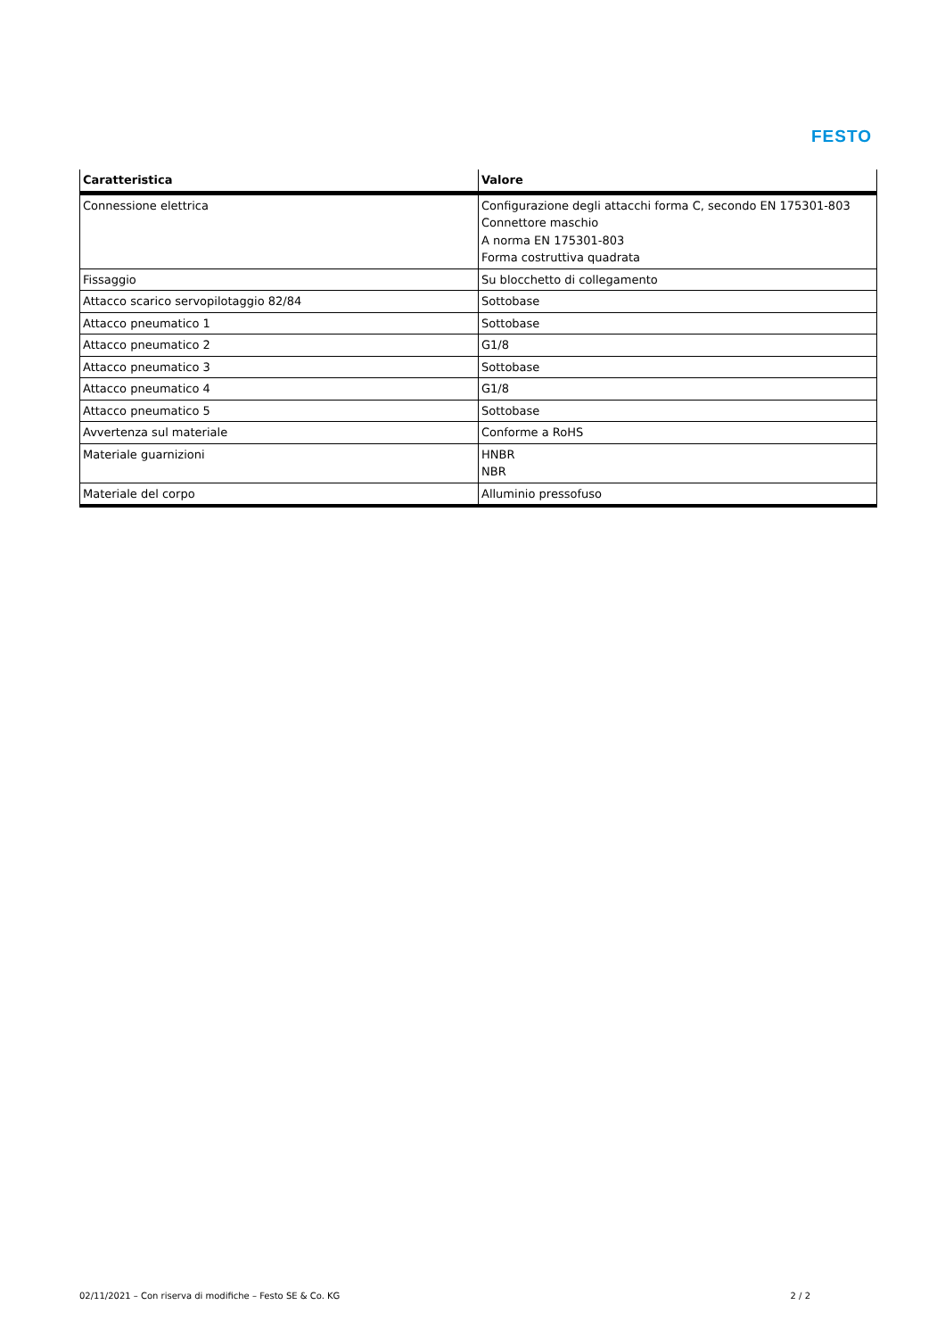FESTO
| Caratteristica | Valore |
| --- | --- |
| Connessione elettrica | Configurazione degli attacchi forma C, secondo EN 175301-803 Connettore maschio A norma EN 175301-803 Forma costruttiva quadrata |
| Fissaggio | Su blocchetto di collegamento |
| Attacco scarico servopilotaggio 82/84 | Sottobase |
| Attacco pneumatico 1 | Sottobase |
| Attacco pneumatico 2 | G1/8 |
| Attacco pneumatico 3 | Sottobase |
| Attacco pneumatico 4 | G1/8 |
| Attacco pneumatico 5 | Sottobase |
| Avvertenza sul materiale | Conforme a RoHS |
| Materiale guarnizioni | HNBR NBR |
| Materiale del corpo | Alluminio pressofuso |
02/11/2021 – Con riserva di modifiche – Festo SE & Co. KG 2 / 2